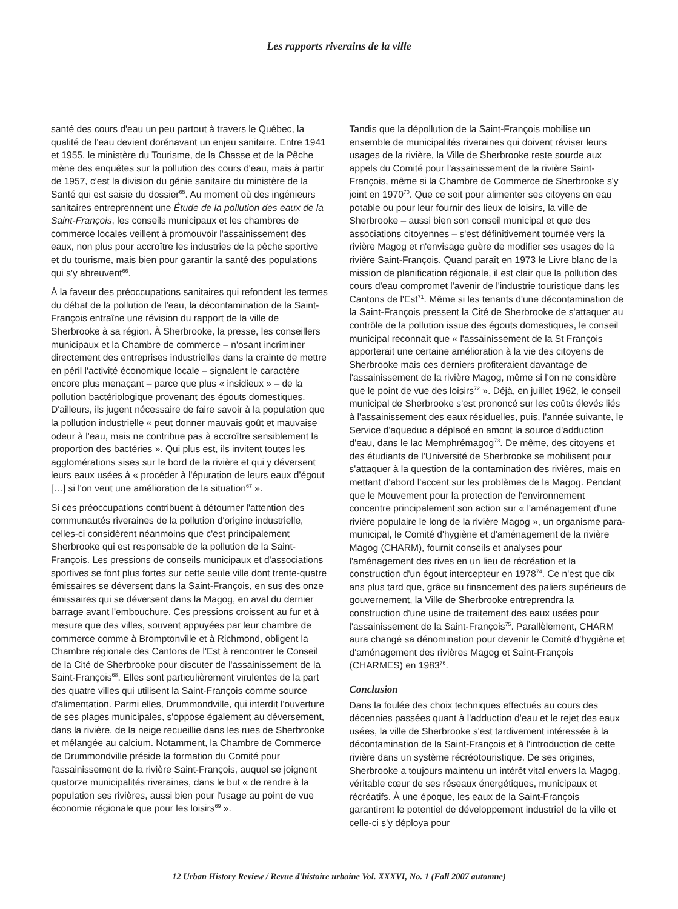Les rapports riverains de la ville
santé des cours d'eau un peu partout à travers le Québec, la qualité de l'eau devient dorénavant un enjeu sanitaire. Entre 1941 et 1955, le ministère du Tourisme, de la Chasse et de la Pêche mène des enquêtes sur la pollution des cours d'eau, mais à partir de 1957, c'est la division du génie sanitaire du ministère de la Santé qui est saisie du dossier<sup>65</sup>. Au moment où des ingénieurs sanitaires entreprennent une Étude de la pollution des eaux de la Saint-François, les conseils municipaux et les chambres de commerce locales veillent à promouvoir l'assainissement des eaux, non plus pour accroître les industries de la pêche sportive et du tourisme, mais bien pour garantir la santé des populations qui s'y abreuvent<sup>66</sup>.
À la faveur des préoccupations sanitaires qui refondent les termes du débat de la pollution de l'eau, la décontamination de la Saint-François entraîne une révision du rapport de la ville de Sherbrooke à sa région. À Sherbrooke, la presse, les conseillers municipaux et la Chambre de commerce – n'osant incriminer directement des entreprises industrielles dans la crainte de mettre en péril l'activité économique locale – signalent le caractère encore plus menaçant – parce que plus « insidieux » – de la pollution bactériologique provenant des égouts domestiques. D'ailleurs, ils jugent nécessaire de faire savoir à la population que la pollution industrielle « peut donner mauvais goût et mauvaise odeur à l'eau, mais ne contribue pas à accroître sensiblement la proportion des bactéries ». Qui plus est, ils invitent toutes les agglomérations sises sur le bord de la rivière et qui y déversent leurs eaux usées à « procéder à l'épuration de leurs eaux d'égout […] si l'on veut une amélioration de la situation<sup>67</sup> ».
Si ces préoccupations contribuent à détourner l'attention des communautés riveraines de la pollution d'origine industrielle, celles-ci considèrent néanmoins que c'est principalement Sherbrooke qui est responsable de la pollution de la Saint-François. Les pressions de conseils municipaux et d'associations sportives se font plus fortes sur cette seule ville dont trente-quatre émissaires se déversent dans la Saint-François, en sus des onze émissaires qui se déversent dans la Magog, en aval du dernier barrage avant l'embouchure. Ces pressions croissent au fur et à mesure que des villes, souvent appuyées par leur chambre de commerce comme à Bromptonville et à Richmond, obligent la Chambre régionale des Cantons de l'Est à rencontrer le Conseil de la Cité de Sherbrooke pour discuter de l'assainissement de la Saint-François<sup>68</sup>. Elles sont particulièrement virulentes de la part des quatre villes qui utilisent la Saint-François comme source d'alimentation. Parmi elles, Drummondville, qui interdit l'ouverture de ses plages municipales, s'oppose également au déversement, dans la rivière, de la neige recueillie dans les rues de Sherbrooke et mélangée au calcium. Notamment, la Chambre de Commerce de Drummondville préside la formation du Comité pour l'assainissement de la rivière Saint-François, auquel se joignent quatorze municipalités riveraines, dans le but « de rendre à la population ses rivières, aussi bien pour l'usage au point de vue économie régionale que pour les loisirs<sup>69</sup> ».
Tandis que la dépollution de la Saint-François mobilise un ensemble de municipalités riveraines qui doivent réviser leurs usages de la rivière, la Ville de Sherbrooke reste sourde aux appels du Comité pour l'assainissement de la rivière Saint-François, même si la Chambre de Commerce de Sherbrooke s'y joint en 1970<sup>70</sup>. Que ce soit pour alimenter ses citoyens en eau potable ou pour leur fournir des lieux de loisirs, la ville de Sherbrooke – aussi bien son conseil municipal et que des associations citoyennes – s'est définitivement tournée vers la rivière Magog et n'envisage guère de modifier ses usages de la rivière Saint-François. Quand paraît en 1973 le Livre blanc de la mission de planification régionale, il est clair que la pollution des cours d'eau compromet l'avenir de l'industrie touristique dans les Cantons de l'Est<sup>71</sup>. Même si les tenants d'une décontamination de la Saint-François pressent la Cité de Sherbrooke de s'attaquer au contrôle de la pollution issue des égouts domestiques, le conseil municipal reconnaît que « l'assainissement de la St François apporterait une certaine amélioration à la vie des citoyens de Sherbrooke mais ces derniers profiteraient davantage de l'assainissement de la rivière Magog, même si l'on ne considère que le point de vue des loisirs<sup>72</sup> ». Déjà, en juillet 1962, le conseil municipal de Sherbrooke s'est prononcé sur les coûts élevés liés à l'assainissement des eaux résiduelles, puis, l'année suivante, le Service d'aqueduc a déplacé en amont la source d'adduction d'eau, dans le lac Memphrémagog<sup>73</sup>. De même, des citoyens et des étudiants de l'Université de Sherbrooke se mobilisent pour s'attaquer à la question de la contamination des rivières, mais en mettant d'abord l'accent sur les problèmes de la Magog. Pendant que le Mouvement pour la protection de l'environnement concentre principalement son action sur « l'aménagement d'une rivière populaire le long de la rivière Magog », un organisme para-municipal, le Comité d'hygiène et d'aménagement de la rivière Magog (CHARM), fournit conseils et analyses pour l'aménagement des rives en un lieu de récréation et la construction d'un égout intercepteur en 1978<sup>74</sup>. Ce n'est que dix ans plus tard que, grâce au financement des paliers supérieurs de gouvernement, la Ville de Sherbrooke entreprendra la construction d'une usine de traitement des eaux usées pour l'assainissement de la Saint-François<sup>75</sup>. Parallèlement, CHARM aura changé sa dénomination pour devenir le Comité d'hygiène et d'aménagement des rivières Magog et Saint-François (CHARMES) en 1983<sup>76</sup>.
Conclusion
Dans la foulée des choix techniques effectués au cours des décennies passées quant à l'adduction d'eau et le rejet des eaux usées, la ville de Sherbrooke s'est tardivement intéressée à la décontamination de la Saint-François et à l'introduction de cette rivière dans un système récréotouristique. De ses origines, Sherbrooke a toujours maintenu un intérêt vital envers la Magog, véritable cœur de ses réseaux énergétiques, municipaux et récréatifs. À une époque, les eaux de la Saint-François garantirent le potentiel de développement industriel de la ville et celle-ci s'y déploya pour
12 Urban History Review / Revue d'histoire urbaine Vol. XXXVI, No. 1 (Fall 2007 automne)